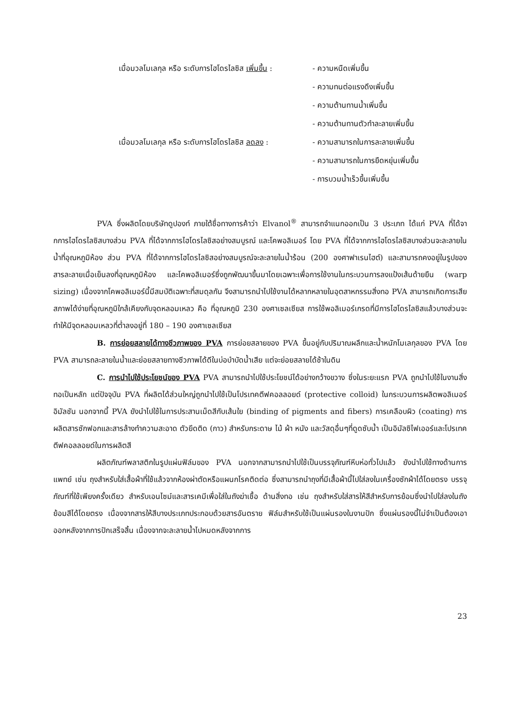เมื่อมวลโมเลกุล หรือ ระดับการไฮโดรไลซิส เพิ่มขึ้น :
- ความหนืดเพิ่มขึ้น
- ความทนต่อแรงดึงเพิ่มขึ้น
- ความต้านทานน้ำเพิ่มขึ้น
- ความต้านทานตัวทำละลายเพิ่มขึ้น
เมื่อมวลโมเลกุล หรือ ระดับการไฮโดรไลซิส ลดลง :
- ความสามารถในการละลายเพิ่มขึ้น
- ความสามารถในการยืดหยุ่นเพิ่มขึ้น
- การบวมน้ำเร็วขึ้นเพิ่มขึ้น
PVA ซึ่งผลิตโดยบริษัทดูปองท์ ภายใต้ชื่อทางการค้าว่า Elvanol<sup>®</sup> สามารถจำแนกออกเป็น 3 ประเภท ได้แก่ PVA ที่ได้จากการไฮโดรไลซิสบางส่วน PVA ที่ได้จากการไฮโดรไลซิสอย่างสมบูรณ์ และโคพอลิเมอร์ โดย PVA ที่ได้จากการไฮโดรไลซิสบางส่วนจะละลายในน้ำที่อุณหภูมิห้อง ส่วน PVA ที่ได้จากการไฮโดรไลซิสอย่างสมบูรณ์จะละลายในน้ำร้อน (200 องศาฟาเรนไฮต์) และสามารถคงอยู่ในรูปของสารละลายเมื่อเย็นลงที่อุณหภูมิห้อง และโคพอลิเมอร์ซึ่งถูกพัฒนาขึ้นมาโดยเฉพาะเพื่อการใช้งานในกระบวนการลงแป้งเส้นด้ายยืน (warp sizing) เนื่องจากโคพอลิเมอร์นี้มีสมบัติเฉพาะที่สมดุลกัน จึงสามารถนำไปใช้งานได้หลากหลายในอุตสาหกรรมสิ่งทอ PVA สามารถเกิดการเสียสภาพได้ง่ายที่อุณหภูมิใกล้เคียงกับจุดหลอมเหลว คือ ที่อุณหภูมิ 230 องศาเซลเซียส การใช้พอลิเมอร์เกรดที่มีการไฮโดรไลซิสแล้วบางส่วนจะทำให้มีจุดหลอมเหลวที่ต่ำลงอยู่ที่ 180 – 190 องศาเซลเซียส
B. การย่อยสลายได้ทางชีวภาพของ PVA การย่อยสลายของ PVA ขึ้นอยู่กับปริมาณผลึกและน้ำหนักโมเลกุลของ PVA โดย PVA สามารถละลายในน้ำและย่อยสลายทางชีวภาพได้ดีในบ่อบำบัดน้ำเสีย แต่จะย่อยสลายได้ช้าในดิน
C. การนำไปใช้ประโยชน์ของ PVA PVA สามารถนำไปใช้ประโยชน์ได้อย่างกว้างขวาง ซึ่งในระยะแรก PVA ถูกนำไปใช้ในงานสิ่งทอเป็นหลัก แต่ปัจจุบัน PVA ที่ผลิตได้ส่วนใหญ่ถูกนำไปใช้เป็นโปรเทคตีฟคอลลอยด์ (protective colloid) ในกระบวนการผลิตพอลิเมอร์อิมัลชัน นอกจากนี้ PVA ยังนำไปใช้ในการประสานเม็ดสีกับเส้นใย (binding of pigments and fibers) การเคลือบผิว (coating) การผลิตสารซักฟอกและสารล้างทำความสะอาด ตัวยึดติด (กาว) สำหรับกระดาษ ไม้ ผ้า หนัง และวัสดุอื่นๆที่ดูดซับน้ำ เป็นอิมัลซิไฟเออร์และโปรเทคตีฟคอลลอยด์ในการผลิตสี
ผลิตภัณฑ์พลาสติกในรูปแผ่นฟิล์มของ PVA นอกจากสามารถนำไปใช้เป็นบรรจุภัณฑ์หีบห่อทั่วไปแล้ว ยังนำไปใช้ทางด้านการแพทย์ เช่น ถุงสำหรับใส่เสื้อผ้าที่ใช้แล้วจากห้องผ่าตัดหรือแผนกโรคติดต่อ ซึ่งสามารถนำถุงที่มีเสื้อผ้านี้ไปใส่ลงในเครื่องซักผ้าได้โดยตรง บรรจุภัณฑ์ที่ใช้เพียงครั้งเดียว สำหรับเอนไซม์และสารเคมีเพื่อใส่ในถังฆ่าเชื้อ ด้านสิ่งทอ เช่น ถุงสำหรับใส่สารให้สีสำหรับการย้อมซึ่งนำไปใส่ลงในถังย้อมสีได้โดยตรง เนื่องจากสารให้สีบางประเภทประกอบด้วยสารอันตราย ฟิล์มสำหรับใช้เป็นแผ่นรองในงานปัก ซึ่งแผ่นรองนี้ไม่จำเป็นต้องเอาออกหลังจากการปักเสร็จสิ้น เนื่องจากจะละลายน้ำไปหมดหลังจากการ
23